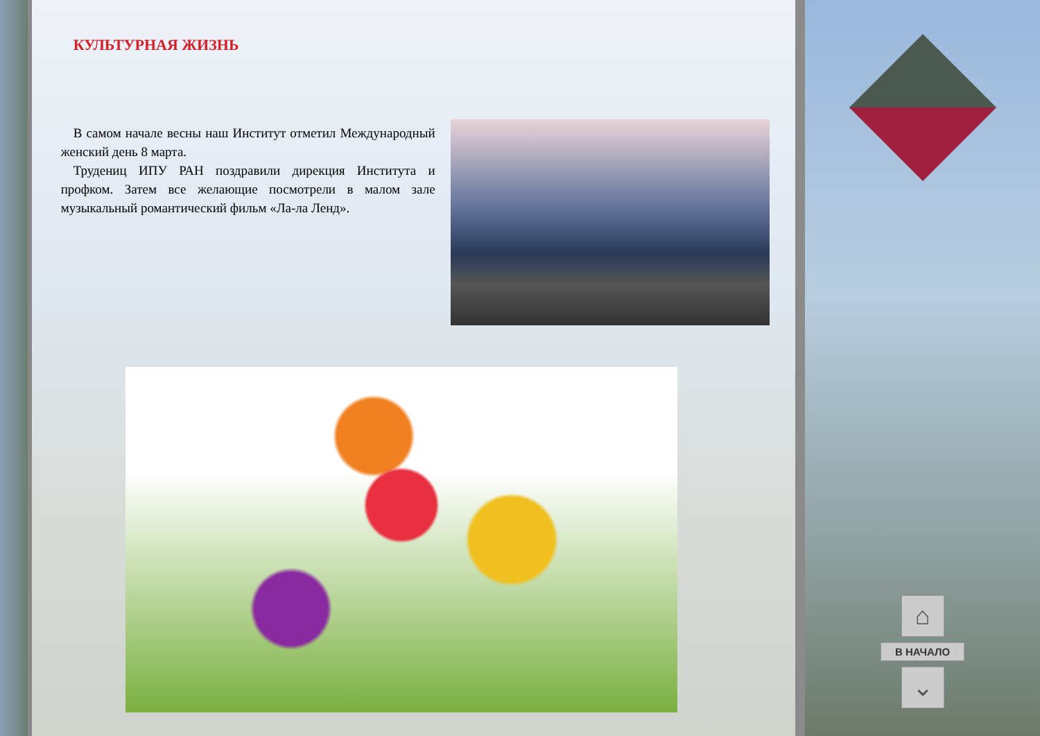КУЛЬТУРНАЯ ЖИЗНЬ
В самом начале весны наш Институт отметил Международный женский день 8 марта.
Трудениц ИПУ РАН поздравили дирекция Института и профком. Затем все желающие посмотрели в малом зале музыкальный романтический фильм «Ла-ла Ленд».
⌂
В НАЧАЛО
⌄